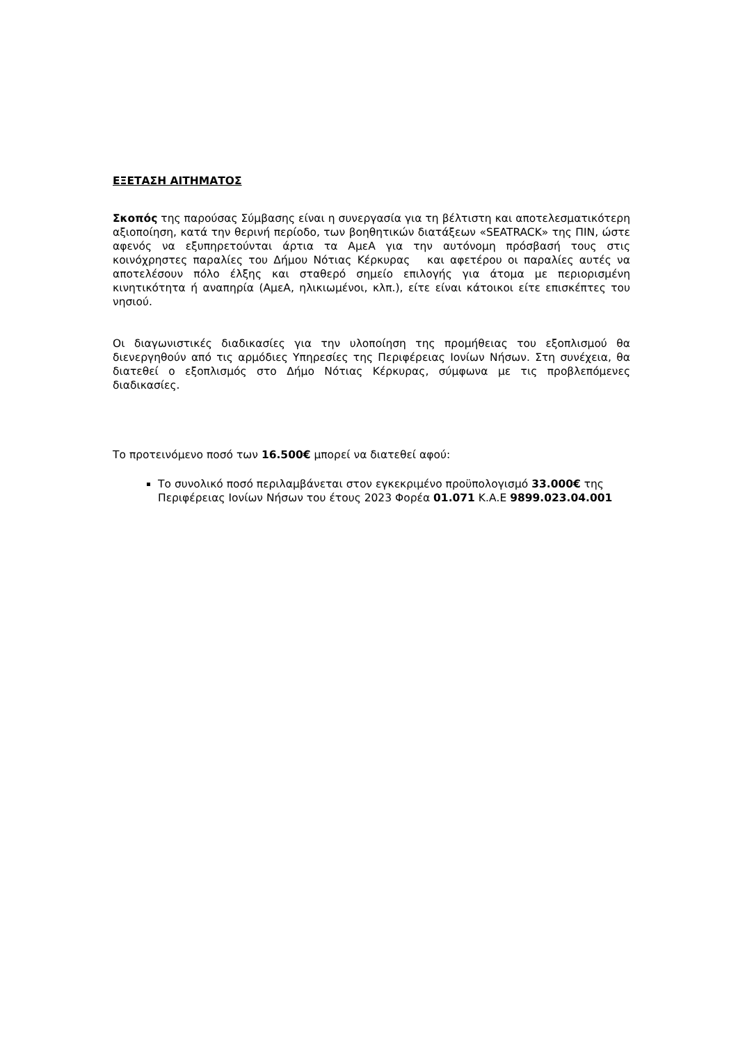ΕΞΕΤΑΣΗ ΑΙΤΗΜΑΤΟΣ
Σκοπός της παρούσας Σύμβασης είναι η συνεργασία για τη βέλτιστη και αποτελεσματικότερη αξιοποίηση, κατά την θερινή περίοδο, των βοηθητικών διατάξεων «SEATRACK» της ΠΙΝ, ώστε αφενός να εξυπηρετούνται άρτια τα ΑμεΑ για την αυτόνομη πρόσβασή τους στις κοινόχρηστες παραλίες του Δήμου Νότιας Κέρκυρας και αφετέρου οι παραλίες αυτές να αποτελέσουν πόλο έλξης και σταθερό σημείο επιλογής για άτομα με περιορισμένη κινητικότητα ή αναπηρία (ΑμεΑ, ηλικιωμένοι, κλπ.), είτε είναι κάτοικοι είτε επισκέπτες του νησιού.
Οι διαγωνιστικές διαδικασίες για την υλοποίηση της προμήθειας του εξοπλισμού θα διενεργηθούν από τις αρμόδιες Υπηρεσίες της Περιφέρειας Ιονίων Νήσων. Στη συνέχεια, θα διατεθεί ο εξοπλισμός στο Δήμο Νότιας Κέρκυρας, σύμφωνα με τις προβλεπόμενες διαδικασίες.
Το προτεινόμενο ποσό των 16.500€ μπορεί να διατεθεί αφού:
Το συνολικό ποσό περιλαμβάνεται στον εγκεκριμένο προϋπολογισμό 33.000€ της Περιφέρειας Ιονίων Νήσων του έτους 2023 Φορέα 01.071 Κ.Α.Ε 9899.023.04.001